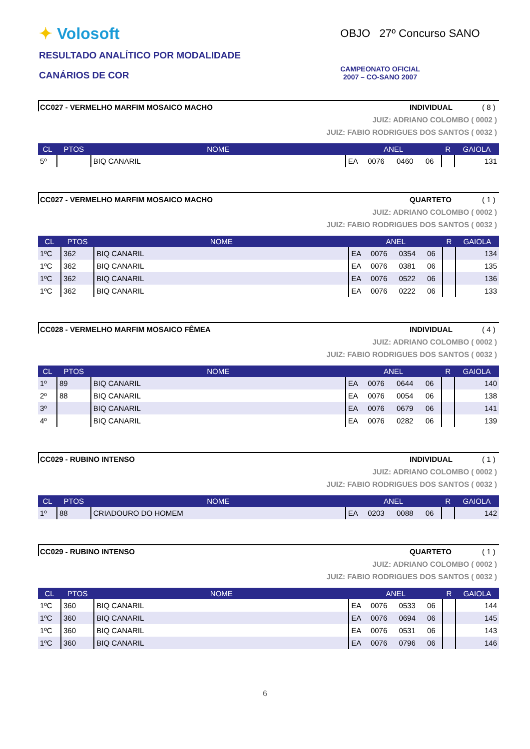✦ Volosoft
RESULTADO ANALÍTICO POR MODALIDADE
CANÁRIOS DE COR
OBJO 27º Concurso SANO
CAMPEONATO OFICIAL
2007 – CO-SANO 2007
CC027 - VERMELHO MARFIM MOSAICO MACHO
INDIVIDUAL ( 8 )
JUIZ: ADRIANO COLOMBO ( 0002 )
JUIZ: FABIO RODRIGUES DOS SANTOS ( 0032 )
| CL | PTOS | NOME | ANEL | | | | R | GAIOLA |
| --- | --- | --- | --- | --- | --- | --- | --- | --- |
| 5º | | BIQ CANARIL | EA | 0076 | 0460 | 06 | | 131 |
CC027 - VERMELHO MARFIM MOSAICO MACHO
QUARTETO ( 1 )
JUIZ: ADRIANO COLOMBO ( 0002 )
JUIZ: FABIO RODRIGUES DOS SANTOS ( 0032 )
| CL | PTOS | NOME | ANEL | | | | R | GAIOLA |
| --- | --- | --- | --- | --- | --- | --- | --- | --- |
| 1ºC | 362 | BIQ CANARIL | EA | 0076 | 0354 | 06 | | 134 |
| 1ºC | 362 | BIQ CANARIL | EA | 0076 | 0381 | 06 | | 135 |
| 1ºC | 362 | BIQ CANARIL | EA | 0076 | 0522 | 06 | | 136 |
| 1ºC | 362 | BIQ CANARIL | EA | 0076 | 0222 | 06 | | 133 |
CC028 - VERMELHO MARFIM MOSAICO FÊMEA
INDIVIDUAL ( 4 )
JUIZ: ADRIANO COLOMBO ( 0002 )
JUIZ: FABIO RODRIGUES DOS SANTOS ( 0032 )
| CL | PTOS | NOME | ANEL | | | | R | GAIOLA |
| --- | --- | --- | --- | --- | --- | --- | --- | --- |
| 1º | 89 | BIQ CANARIL | EA | 0076 | 0644 | 06 | | 140 |
| 2º | 88 | BIQ CANARIL | EA | 0076 | 0054 | 06 | | 138 |
| 3º | | BIQ CANARIL | EA | 0076 | 0679 | 06 | | 141 |
| 4º | | BIQ CANARIL | EA | 0076 | 0282 | 06 | | 139 |
CC029 - RUBINO INTENSO INDIVIDUAL ( 1 )
JUIZ: ADRIANO COLOMBO ( 0002 )
JUIZ: FABIO RODRIGUES DOS SANTOS ( 0032 )
| CL | PTOS | NOME | ANEL | | | | R | GAIOLA |
| --- | --- | --- | --- | --- | --- | --- | --- | --- |
| 1º | 88 | CRIADOURO DO HOMEM | EA | 0203 | 0088 | 06 | | 142 |
CC029 - RUBINO INTENSO QUARTETO ( 1 )
JUIZ: ADRIANO COLOMBO ( 0002 )
JUIZ: FABIO RODRIGUES DOS SANTOS ( 0032 )
| CL | PTOS | NOME | ANEL | | | | R | GAIOLA |
| --- | --- | --- | --- | --- | --- | --- | --- | --- |
| 1ºC | 360 | BIQ CANARIL | EA | 0076 | 0533 | 06 | | 144 |
| 1ºC | 360 | BIQ CANARIL | EA | 0076 | 0694 | 06 | | 145 |
| 1ºC | 360 | BIQ CANARIL | EA | 0076 | 0531 | 06 | | 143 |
| 1ºC | 360 | BIQ CANARIL | EA | 0076 | 0796 | 06 | | 146 |
6